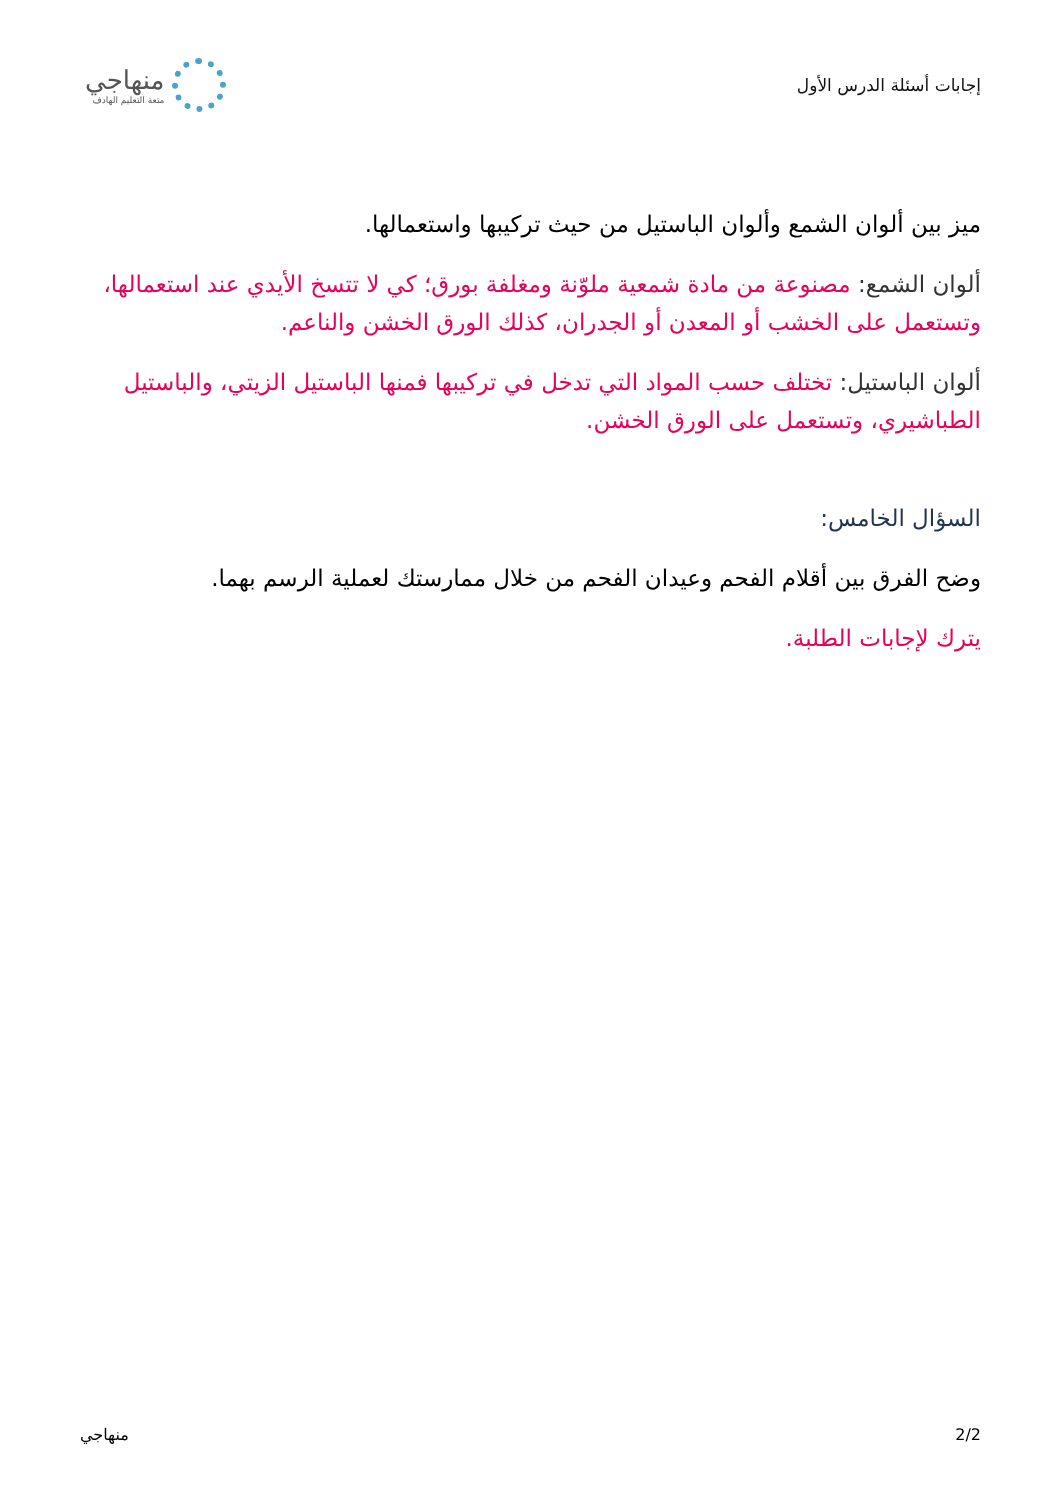إجابات أسئلة الدرس الأول
منهاجي
متعة التعليم الهادف
ميز بين ألوان الشمع وألوان الباستيل من حيث تركيبها واستعمالها.
ألوان الشمع: مصنوعة من مادة شمعية ملوّنة ومغلفة بورق؛ كي لا تتسخ الأيدي عند استعمالها، وتستعمل على الخشب أو المعدن أو الجدران، كذلك الورق الخشن والناعم.
ألوان الباستيل: تختلف حسب المواد التي تدخل في تركيبها فمنها الباستيل الزيتي، والباستيل الطباشيري، وتستعمل على الورق الخشن.
السؤال الخامس:
وضح الفرق بين أقلام الفحم وعيدان الفحم من خلال ممارستك لعملية الرسم بهما.
يترك لإجابات الطلبة.
2/2 منهاجي